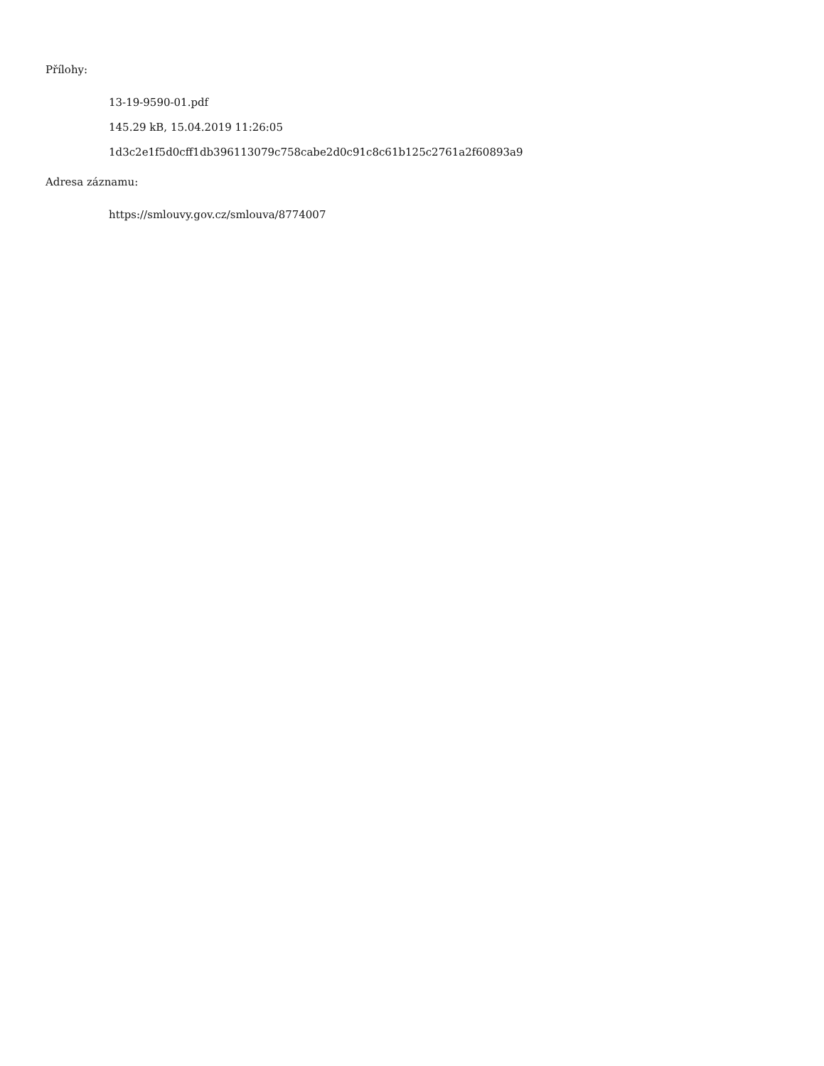Přílohy:
13-19-9590-01.pdf
145.29 kB, 15.04.2019 11:26:05
1d3c2e1f5d0cff1db396113079c758cabe2d0c91c8c61b125c2761a2f60893a9
Adresa záznamu:
https://smlouvy.gov.cz/smlouva/8774007